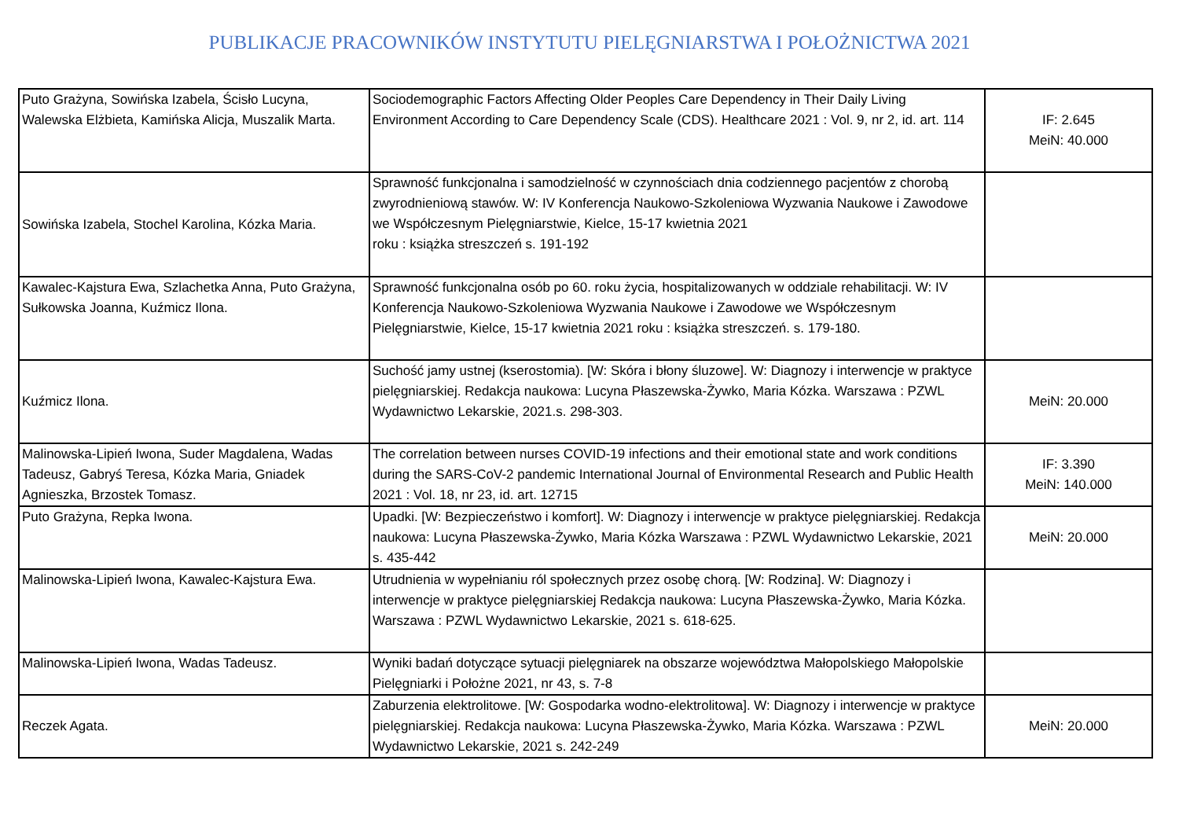PUBLIKACJE PRACOWNIKÓW INSTYTUTU PIELĘGNIARSTWA I POŁOŻNICTWA 2021
| Puto Grażyna, Sowińska Izabela, Ścisło Lucyna, Walewska Elżbieta, Kamińska Alicja, Muszalik Marta. | Sociodemographic Factors Affecting Older Peoples Care Dependency in Their Daily Living Environment According to Care Dependency Scale (CDS). Healthcare 2021 : Vol. 9, nr 2, id. art. 114 | IF: 2.645 MeiN: 40.000 |
| Sowińska Izabela, Stochel Karolina, Kózka Maria. | Sprawność funkcjonalna i samodzielność w czynnościach dnia codziennego pacjentów z chorobą zwyrodnieniową stawów. W: IV Konferencja Naukowo-Szkoleniowa Wyzwania Naukowe i Zawodowe we Współczesnym Pielęgniarstwie, Kielce, 15-17 kwietnia 2021 roku : książka streszczeń s. 191-192 | |
| Kawalec-Kajstura Ewa, Szlachetka Anna, Puto Grażyna, Sułkowska Joanna, Kuźmicz Ilona. | Sprawność funkcjonalna osób po 60. roku życia, hospitalizowanych w oddziale rehabilitacji. W: IV Konferencja Naukowo-Szkoleniowa Wyzwania Naukowe i Zawodowe we Współczesnym Pielęgniarstwie, Kielce, 15-17 kwietnia 2021 roku : książka streszczeń. s. 179-180. | |
| Kuźmicz Ilona. | Suchość jamy ustnej (kserostomia). [W: Skóra i błony śluzowe]. W: Diagnozy i interwencje w praktyce pielęgniarskiej. Redakcja naukowa: Lucyna Płaszewska-Żywko, Maria Kózka. Warszawa : PZWL Wydawnictwo Lekarskie, 2021.s. 298-303. | MeiN: 20.000 |
| Malinowska-Lipień Iwona, Suder Magdalena, Wadas Tadeusz, Gabryś Teresa, Kózka Maria, Gniadek Agnieszka, Brzostek Tomasz. | The correlation between nurses COVID-19 infections and their emotional state and work conditions during the SARS-CoV-2 pandemic International Journal of Environmental Research and Public Health 2021 : Vol. 18, nr 23, id. art. 12715 | IF: 3.390 MeiN: 140.000 |
| Puto Grażyna, Repka Iwona. | Upadki. [W: Bezpieczeństwo i komfort]. W: Diagnozy i interwencje w praktyce pielęgniarskiej. Redakcja naukowa: Lucyna Płaszewska-Żywko, Maria Kózka Warszawa : PZWL Wydawnictwo Lekarskie, 2021 s. 435-442 | MeiN: 20.000 |
| Malinowska-Lipień Iwona, Kawalec-Kajstura Ewa. | Utrudnienia w wypełnianiu ról społecznych przez osobę chorą. [W: Rodzina]. W: Diagnozy i interwencje w praktyce pielęgniarskiej Redakcja naukowa: Lucyna Płaszewska-Żywko, Maria Kózka. Warszawa : PZWL Wydawnictwo Lekarskie, 2021 s. 618-625. | |
| Malinowska-Lipień Iwona, Wadas Tadeusz. | Wyniki badań dotyczące sytuacji pielęgniarek na obszarze województwa Małopolskiego Małopolskie Pielęgniarki i Położne 2021, nr 43, s. 7-8 | |
| Reczek Agata. | Zaburzenia elektrolitowe. [W: Gospodarka wodno-elektrolitowa]. W: Diagnozy i interwencje w praktyce pielęgniarskiej. Redakcja naukowa: Lucyna Płaszewska-Żywko, Maria Kózka. Warszawa : PZWL Wydawnictwo Lekarskie, 2021 s. 242-249 | MeiN: 20.000 |